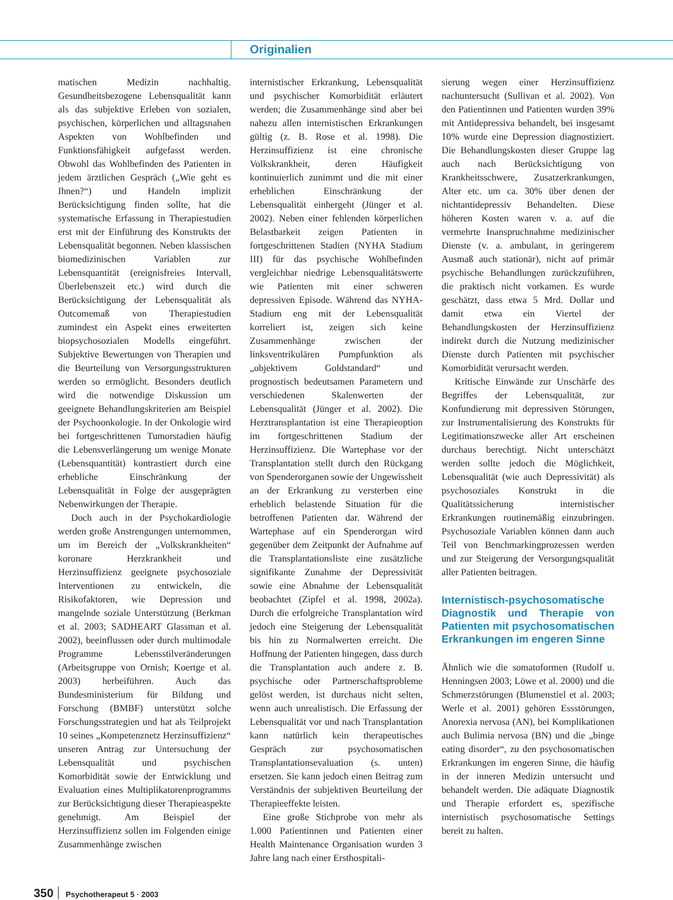Originalien
matischen Medizin nachhaltig. Gesundheitsbezogene Lebensqualität kann als das subjektive Erleben von sozialen, psychischen, körperlichen und alltagsnahen Aspekten von Wohlbefinden und Funktionsfähigkeit aufgefasst werden. Obwohl das Wohlbefinden des Patienten in jedem ärztlichen Gespräch („Wie geht es Ihnen?“) und Handeln implizit Berücksichtigung finden sollte, hat die systematische Erfassung in Therapiestudien erst mit der Einführung des Konstrukts der Lebensqualität begonnen. Neben klassischen biomedizinischen Variablen zur Lebensquantität (ereignisfreies Intervall, Überlebenszeit etc.) wird durch die Berücksichtigung der Lebensqualität als Outcomemaß von Therapiestudien zumindest ein Aspekt eines erweiterten biopsychosozialen Modells eingeführt. Subjektive Bewertungen von Therapien und die Beurteilung von Versorgungsstrukturen werden so ermöglicht. Besonders deutlich wird die notwendige Diskussion um geeignete Behandlungskriterien am Beispiel der Psychoonkologie. In der Onkologie wird bei fortgeschrittenen Tumorstadien häufig die Lebensverlängerung um wenige Monate (Lebensquantität) kontrastiert durch eine erhebliche Einschränkung der Lebensqualität in Folge der ausgeprägten Nebenwirkungen der Therapie.
Doch auch in der Psychokardiologie werden große Anstrengungen unternommen, um im Bereich der „Volkskrankheiten“ koronare Herzkrankheit und Herzinsuffizienz geeignete psychosoziale Interventionen zu entwickeln, die Risikofaktoren, wie Depression und mangelnde soziale Unterstützung (Berkman et al. 2003; SADHEART Glassman et al. 2002), beeinflussen oder durch multimodale Programme Lebensstilveränderungen (Arbeitsgruppe von Ornish; Koertge et al. 2003) herbeiführen. Auch das Bundesministerium für Bildung und Forschung (BMBF) unterstützt solche Forschungsstrategien und hat als Teilprojekt 10 seines „Kompetenznetz Herzinsuffizienz“ unseren Antrag zur Untersuchung der Lebensqualität und psychischen Komorbidität sowie der Entwicklung und Evaluation eines Multiplikatorenprogramms zur Berücksichtigung dieser Therapieaspekte genehmigt. Am Beispiel der Herzinsuffizienz sollen im Folgenden einige Zusammenhänge zwischen
internistischer Erkrankung, Lebensqualität und psychischer Komorbidität erläutert werden; die Zusammenhänge sind aber bei nahezu allen internistischen Erkrankungen gültig (z. B. Rose et al. 1998). Die Herzinsuffizienz ist eine chronische Volkskrankheit, deren Häufigkeit kontinuierlich zunimmt und die mit einer erheblichen Einschränkung der Lebensqualität einhergeht (Jünger et al. 2002). Neben einer fehlenden körperlichen Belastbarkeit zeigen Patienten in fortgeschrittenen Stadien (NYHA Stadium III) für das psychische Wohlbefinden vergleichbar niedrige Lebensqualitätswerte wie Patienten mit einer schweren depressiven Episode. Während das NYHA-Stadium eng mit der Lebensqualität korreliert ist, zeigen sich keine Zusammenhänge zwischen der linksventrikulären Pumpfunktion als „objektivem Goldstandard“ und prognostisch bedeutsamen Parametern und verschiedenen Skalenwerten der Lebensqualität (Jünger et al. 2002). Die Herztransplantation ist eine Therapieoption im fortgeschrittenen Stadium der Herzinsuffizienz. Die Wartephase vor der Transplantation stellt durch den Rückgang von Spenderorganen sowie der Ungewissheit an der Erkrankung zu versterben eine erheblich belastende Situation für die betroffenen Patienten dar. Während der Wartephase auf ein Spenderorgan wird gegenüber dem Zeitpunkt der Aufnahme auf die Transplantationsliste eine zusätzliche signifikante Zunahme der Depressivität sowie eine Abnahme der Lebensqualität beobachtet (Zipfel et al. 1998, 2002a). Durch die erfolgreiche Transplantation wird jedoch eine Steigerung der Lebensqualität bis hin zu Normalwerten erreicht. Die Hoffnung der Patienten hingegen, dass durch die Transplantation auch andere z. B. psychische oder Partnerschaftsprobleme gelöst werden, ist durchaus nicht selten, wenn auch unrealistisch. Die Erfassung der Lebensqualität vor und nach Transplantation kann natürlich kein therapeutisches Gespräch zur psychosomatischen Transplantationsevaluation (s. unten) ersetzen. Sie kann jedoch einen Beitrag zum Verständnis der subjektiven Beurteilung der Therapieeffekte leisten.
Eine große Stichprobe von mehr als 1.000 Patientinnen und Patienten einer Health Maintenance Organisation wurden 3 Jahre lang nach einer Ersthospitali-
sierung wegen einer Herzinsuffizienz nachuntersucht (Sullivan et al. 2002). Von den Patientinnen und Patienten wurden 39% mit Antidepressiva behandelt, bei insgesamt 10% wurde eine Depression diagnostiziert. Die Behandlungskosten dieser Gruppe lag auch nach Berücksichtigung von Krankheitsschwere, Zusatzerkrankungen, Alter etc. um ca. 30% über denen der nichtantidepressiv Behandelten. Diese höheren Kosten waren v. a. auf die vermehrte Inanspruchnahme medizinischer Dienste (v. a. ambulant, in geringerem Ausmaß auch stationär), nicht auf primär psychische Behandlungen zurückzuführen, die praktisch nicht vorkamen. Es wurde geschätzt, dass etwa 5 Mrd. Dollar und damit etwa ein Viertel der Behandlungskosten der Herzinsuffizienz indirekt durch die Nutzung medizinischer Dienste durch Patienten mit psychischer Komorbidität verursacht werden.
Kritische Einwände zur Unschärfe des Begriffes der Lebensqualität, zur Konfundierung mit depressiven Störungen, zur Instrumentalisierung des Konstrukts für Legitimationszwecke aller Art erscheinen durchaus berechtigt. Nicht unterschätzt werden sollte jedoch die Möglichkeit, Lebensqualität (wie auch Depressivität) als psychosoziales Konstrukt in die Qualitätssicherung internistischer Erkrankungen routinemäßig einzubringen. Psychosoziale Variablen können dann auch Teil von Benchmarkingprozessen werden und zur Steigerung der Versorgungsqualität aller Patienten beitragen.
Internistisch-psychosomatische Diagnostik und Therapie von Patienten mit psychosomatischen Erkrankungen im engeren Sinne
Ähnlich wie die somatoformen (Rudolf u. Henningsen 2003; Löwe et al. 2000) und die Schmerzstörungen (Blumenstiel et al. 2003; Werle et al. 2001) gehören Essstörungen, Anorexia nervosa (AN), bei Komplikationen auch Bulimia nervosa (BN) und die „binge eating disorder“, zu den psychosomatischen Erkrankungen im engeren Sinne, die häufig in der inneren Medizin untersucht und behandelt werden. Die adäquate Diagnostik und Therapie erfordert es, spezifische internistisch psychosomatische Settings bereit zu halten.
350 Psychotherapeut 5 · 2003